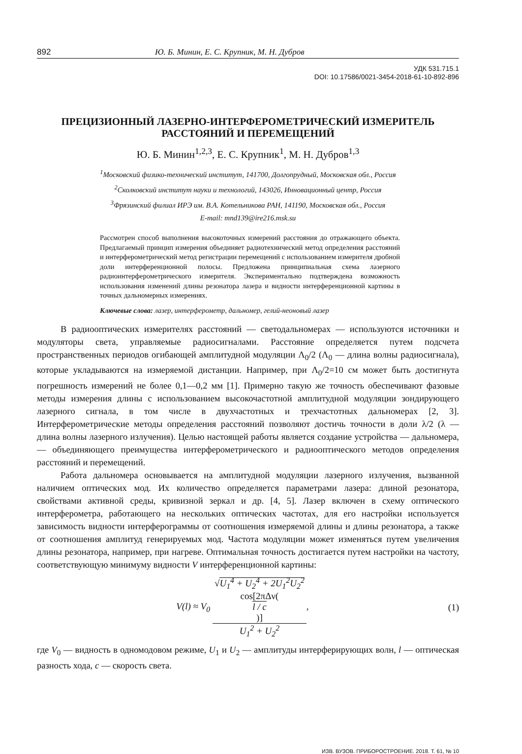892 Ю. Б. Минин, Е. С. Крупник, М. Н. Дубров
УДК 531.715.1
DOI: 10.17586/0021-3454-2018-61-10-892-896
ПРЕЦИЗИОННЫЙ ЛАЗЕРНО-ИНТЕРФЕРОМЕТРИЧЕСКИЙ ИЗМЕРИТЕЛЬ
РАССТОЯНИЙ И ПЕРЕМЕЩЕНИЙ
Ю. Б. Минин<sup>1,2,3</sup>, Е. С. Крупник<sup>1</sup>, М. Н. Дубров<sup>1,3</sup>
<sup>1</sup> Московский физико-технический институт, 141700, Долгопрудный, Московская обл., Россия
<sup>2</sup> Сколковский институт науки и технологий, 143026, Инновационный центр, Россия
<sup>3</sup> Фрязинский филиал ИРЭ им. В.А. Котельникова РАН, 141190, Московская обл., Россия
E-mail: mnd139@ire216.msk.su
Рассмотрен способ выполнения высокоточных измерений расстояния до отражающего объекта. Предлагаемый принцип измерения объединяет радиотехнический метод определения расстояний и интерферометрический метод регистрации перемещений с использованием измерителя дробной доли интерференционной полосы. Предложена принципиальная схема лазерного радиоинтерферометрического измерителя. Экспериментально подтверждена возможность использования изменений длины резонатора лазера и видности интерференционной картины в точных дальномерных измерениях.
Ключевые слова: лазер, интерферометр, дальномер, гелий-неоновый лазер
В радиооптических измерителях расстояний — светодальномерах — используются источники и модуляторы света, управляемые радиосигналами. Расстояние определяется путем подсчета пространственных периодов огибающей амплитудной модуляции Λ<sub>0</sub>/2 (Λ<sub>0</sub> — длина волны радиосигнала), которые укладываются на измеряемой дистанции. Например, при Λ<sub>0</sub>/2=10 см может быть достигнута погрешность измерений не более 0,1—0,2 мм [1]. Примерно такую же точность обеспечивают фазовые методы измерения длины с использованием высокочастотной амплитудной модуляции зондирующего лазерного сигнала, в том числе в двухчастотных и трехчастотных дальномерах [2, 3]. Интерферометрические методы определения расстояний позволяют достичь точности в доли λ/2 (λ — длина волны лазерного излучения). Целью настоящей работы является создание устройства — дальномера, — объединяющего преимущества интерферометрического и радиооптического методов определения расстояний и перемещений.
Работа дальномера основывается на амплитудной модуляции лазерного излучения, вызванной наличием оптических мод. Их количество определяется параметрами лазера: длиной резонатора, свойствами активной среды, кривизной зеркал и др. [4, 5]. Лазер включен в схему оптического интерферометра, работающего на нескольких оптических частотах, для его настройки используется зависимость видности интерферограммы от соотношения измеряемой длины и длины резонатора, а также от соотношения амплитуд генерируемых мод. Частота модуляции может изменяться путем увеличения длины резонатора, например, при нагреве. Оптимальная точность достигается путем настройки на частоту, соответствующую минимуму видности V интерференционной картины:
V(l) ≈ V<sub>0</sub> √U<sub>1</sub><sup>4</sup> + U<sub>2</sub><sup>4</sup> + 2U<sub>1</sub><sup>2</sup>U<sub>2</sub><sup>2</sup>
cos[2πΔν(l / c)] U<sub>1</sub><sup>2</sup> + U<sub>2</sub><sup>2</sup>,
(1)
где V<sub>0</sub> — видность в одномодовом режиме, U<sub>1</sub> и U<sub>2</sub> — амплитуды интерферирующих волн, l — оптическая разность хода, c — скорость света.
ИЗВ. ВУЗОВ. ПРИБОРОСТРОЕНИЕ. 2018. Т. 61, № 10